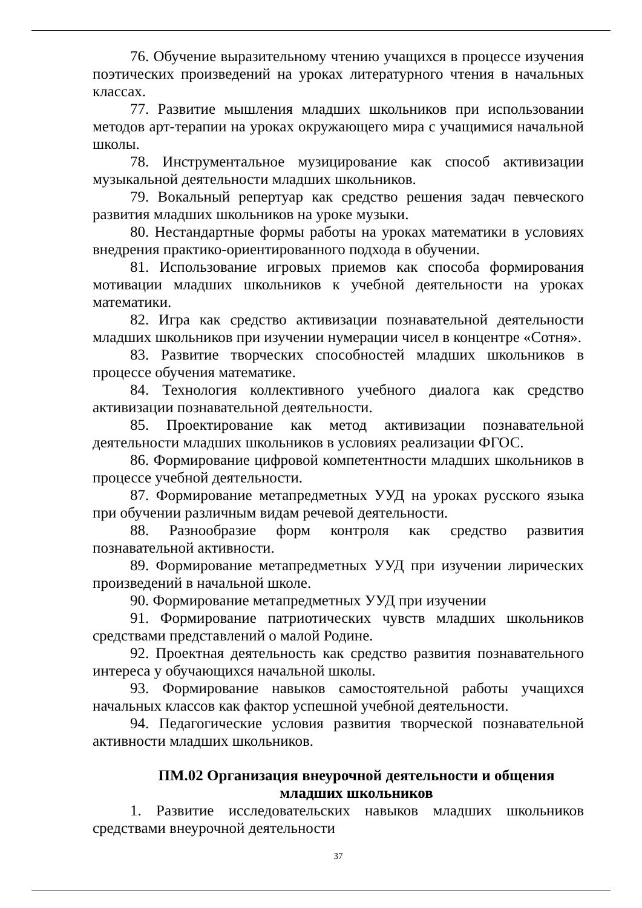76. Обучение выразительному чтению учащихся в процессе изучения поэтических произведений на уроках литературного чтения в начальных классах.
77. Развитие мышления младших школьников при использовании методов арт-терапии на уроках окружающего мира с учащимися начальной школы.
78. Инструментальное музицирование как способ активизации музыкальной деятельности младших школьников.
79. Вокальный репертуар как средство решения задач певческого развития младших школьников на уроке музыки.
80. Нестандартные формы работы на уроках математики в условиях внедрения практико-ориентированного подхода в обучении.
81. Использование игровых приемов как способа формирования мотивации младших школьников к учебной деятельности на уроках математики.
82. Игра как средство активизации познавательной деятельности младших школьников при изучении нумерации чисел в концентре «Сотня».
83. Развитие творческих способностей младших школьников в процессе обучения математике.
84. Технология коллективного учебного диалога как средство активизации познавательной деятельности.
85. Проектирование как метод активизации познавательной деятельности младших школьников в условиях реализации ФГОС.
86. Формирование цифровой компетентности младших школьников в процессе учебной деятельности.
87. Формирование метапредметных УУД на уроках русского языка при обучении различным видам речевой деятельности.
88. Разнообразие форм контроля как средство развития познавательной активности.
89. Формирование метапредметных УУД при изучении лирических произведений в начальной школе.
90. Формирование метапредметных УУД при изучении
91. Формирование патриотических чувств младших школьников средствами представлений о малой Родине.
92. Проектная деятельность как средство развития познавательного интереса у обучающихся начальной школы.
93. Формирование навыков самостоятельной работы учащихся начальных классов как фактор успешной учебной деятельности.
94. Педагогические условия развития творческой познавательной активности младших школьников.
ПМ.02 Организация внеурочной деятельности и общения
младших школьников
1. Развитие исследовательских навыков младших школьников средствами внеурочной деятельности
37